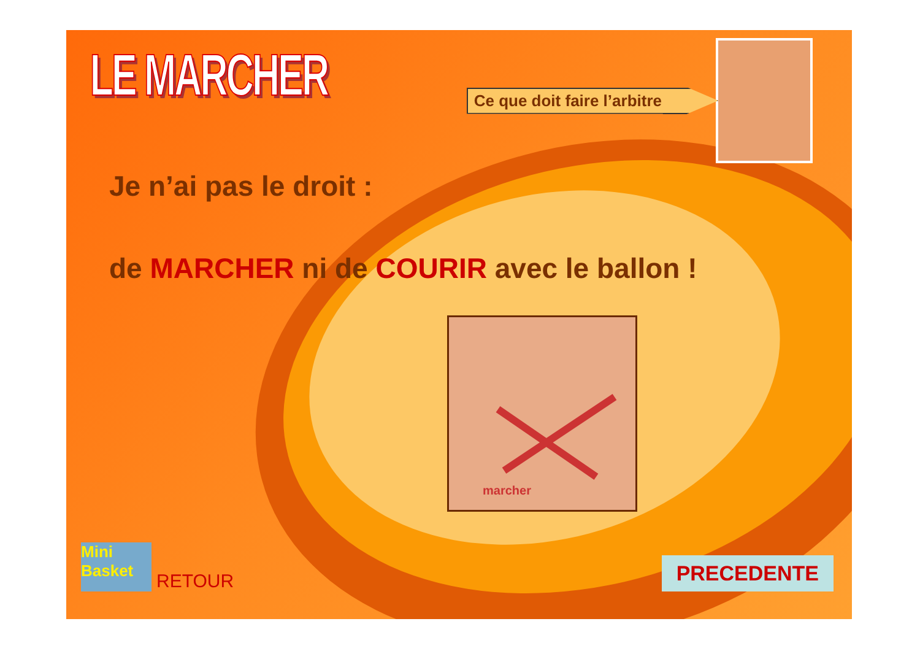LE MARCHER
Ce que doit faire l’arbitre
Je n’ai pas le droit :
de MARCHER ni de COURIR avec le ballon !
marcher
Mini Basket RETOUR
PRECEDENTE